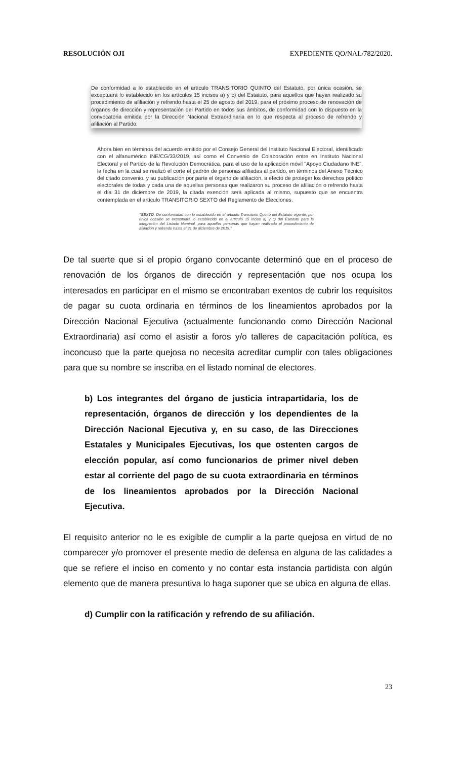RESOLUCIÓN OJI EXPEDIENTE QO/NAL/782/2020.
De conformidad a lo establecido en el artículo TRANSITORIO QUINTO del Estatuto, por única ocasión, se exceptuará lo establecido en los artículos 15 incisos a) y c) del Estatuto, para aquellos que hayan realizado su procedimiento de afiliación y refrendo hasta el 25 de agosto del 2019, para el próximo proceso de renovación de órganos de dirección y representación del Partido en todos sus ámbitos, de conformidad con lo dispuesto en la convocatoria emitida por la Dirección Nacional Extraordinaria en lo que respecta al proceso de refrendo y afiliación al Partido.
Ahora bien en términos del acuerdo emitido por el Consejo General del Instituto Nacional Electoral, identificado con el alfanumérico INE/CG/33/2019, así como el Convenio de Colaboración entre en Instituto Nacional Electoral y el Partido de la Revolución Democrática, para el uso de la aplicación móvil "Apoyo Ciudadano INE", la fecha en la cual se realizó el corte el padrón de personas afiliadas al partido, en términos del Anexo Técnico del citado convenio, y su publicación por parte el órgano de afiliación, a efecto de proteger los derechos político electorales de todas y cada una de aquellas personas que realizaron su proceso de afiliación o refrendo hasta el día 31 de diciembre de 2019, la citada exención será aplicada al mismo, supuesto que se encuentra contemplada en el artículo TRANSITORIO SEXTO del Reglamento de Elecciones.
"SEXTO. De conformidad con lo establecido en el artículo Transitorio Quinto del Estatuto vigente, por única ocasión se exceptuará lo establecido en el artículo 15 inciso a) y c) del Estatuto para la integración del Listado Nominal, para aquellas personas que hayan realizado el procedimiento de afiliación y refrendo hasta el 31 de diciembre de 2019."
De tal suerte que si el propio órgano convocante determinó que en el proceso de renovación de los órganos de dirección y representación que nos ocupa los interesados en participar en el mismo se encontraban exentos de cubrir los requisitos de pagar su cuota ordinaria en términos de los lineamientos aprobados por la Dirección Nacional Ejecutiva (actualmente funcionando como Dirección Nacional Extraordinaria) así como el asistir a foros y/o talleres de capacitación política, es inconcuso que la parte quejosa no necesita acreditar cumplir con tales obligaciones para que su nombre se inscriba en el listado nominal de electores.
b) Los integrantes del órgano de justicia intrapartidaria, los de representación, órganos de dirección y los dependientes de la Dirección Nacional Ejecutiva y, en su caso, de las Direcciones Estatales y Municipales Ejecutivas, los que ostenten cargos de elección popular, así como funcionarios de primer nivel deben estar al corriente del pago de su cuota extraordinaria en términos de los lineamientos aprobados por la Dirección Nacional Ejecutiva.
El requisito anterior no le es exigible de cumplir a la parte quejosa en virtud de no comparecer y/o promover el presente medio de defensa en alguna de las calidades a que se refiere el inciso en comento y no contar esta instancia partidista con algún elemento que de manera presuntiva lo haga suponer que se ubica en alguna de ellas.
d) Cumplir con la ratificación y refrendo de su afiliación.
23